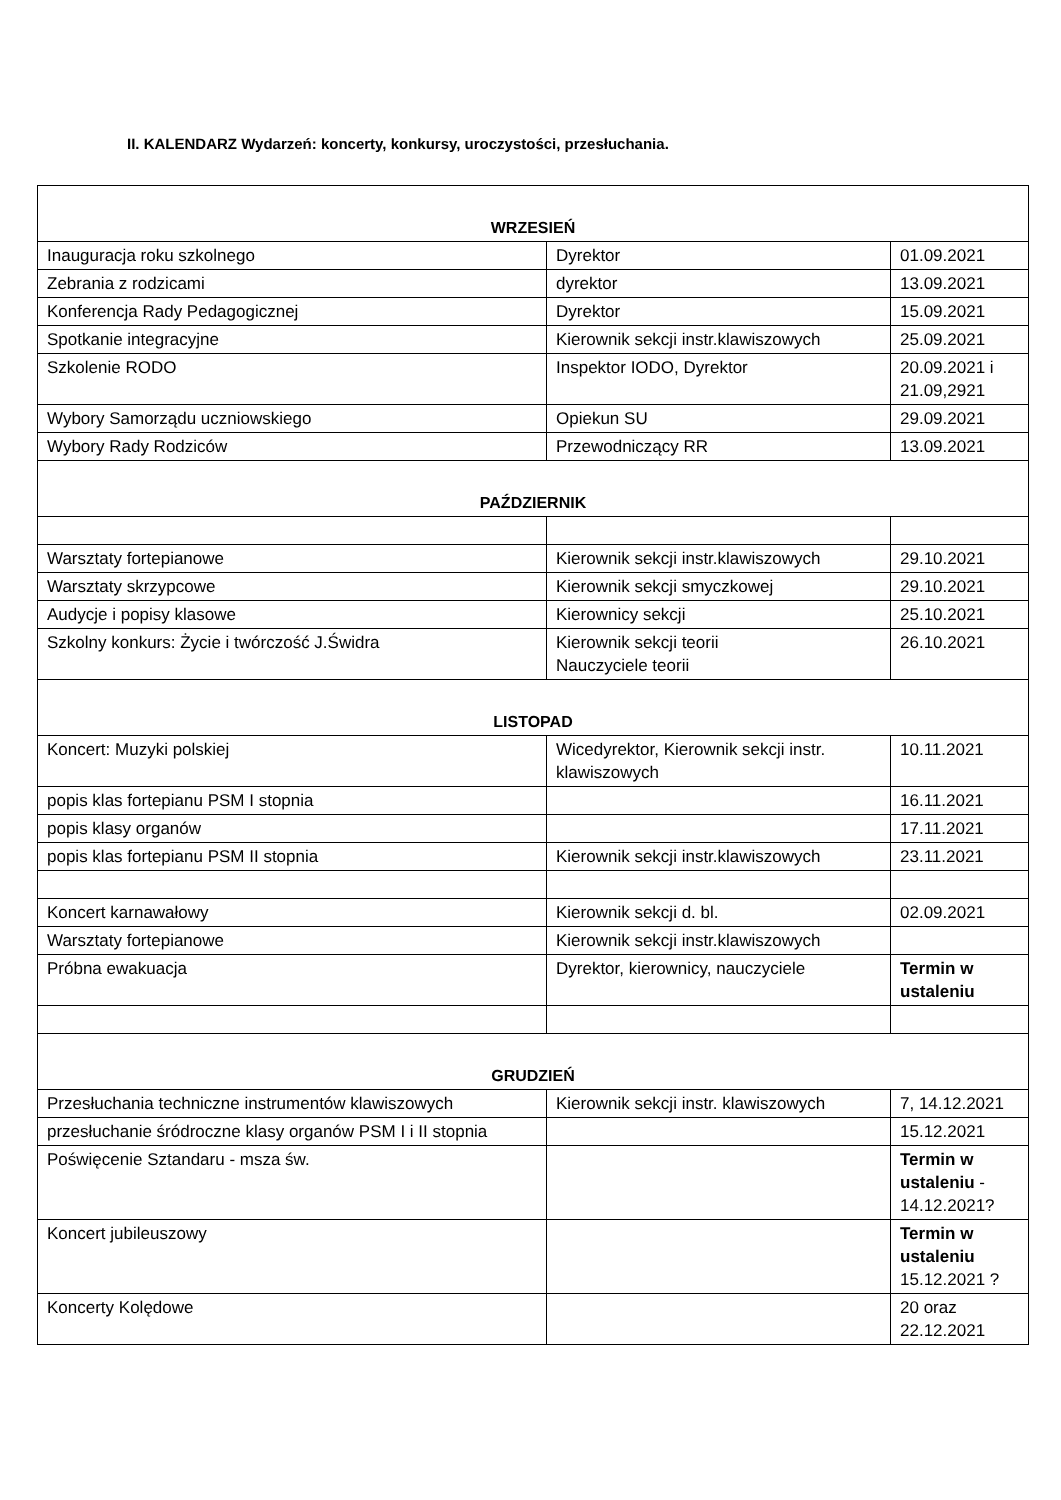II. KALENDARZ Wydarzeń: koncerty, konkursy, uroczystości, przesłuchania.
| WRZESIEŃ | | |
| Inauguracja roku szkolnego | Dyrektor | 01.09.2021 |
| Zebrania z rodzicami | dyrektor | 13.09.2021 |
| Konferencja Rady Pedagogicznej | Dyrektor | 15.09.2021 |
| Spotkanie integracyjne | Kierownik sekcji instr.klawiszowych | 25.09.2021 |
| Szkolenie RODO | Inspektor IODO, Dyrektor | 20.09.2021 i 21.09,2921 |
| Wybory Samorządu uczniowskiego | Opiekun SU | 29.09.2021 |
| Wybory Rady Rodziców | Przewodniczący RR | 13.09.2021 |
| PAŹDZIERNIK | | |
| Warsztaty fortepianowe | Kierownik sekcji instr.klawiszowych | 29.10.2021 |
| Warsztaty skrzypcowe | Kierownik sekcji smyczkowej | 29.10.2021 |
| Audycje i popisy klasowe | Kierownicy sekcji | 25.10.2021 |
| Szkolny konkurs: Życie i twórczość J.Świdra | Kierownik sekcji teorii Nauczyciele teorii | 26.10.2021 |
| LISTOPAD | | |
| Koncert: Muzyki polskiej | Wicedyrektor, Kierownik sekcji instr. klawiszowych | 10.11.2021 |
| popis klas fortepianu PSM I stopnia | | 16.11.2021 |
| popis klasy organów | | 17.11.2021 |
| popis klas fortepianu PSM II stopnia | Kierownik sekcji instr.klawiszowych | 23.11.2021 |
| Koncert karnawałowy | Kierownik sekcji d. bl. | 02.09.2021 |
| Warsztaty fortepianowe | Kierownik sekcji instr.klawiszowych | |
| Próbna ewakuacja | Dyrektor, kierownicy, nauczyciele | Termin w ustaleniu |
| GRUDZIEŃ | | |
| Przesłuchania techniczne instrumentów klawiszowych | Kierownik sekcji instr. klawiszowych | 7, 14.12.2021 |
| przesłuchanie śródroczne klasy organów PSM I i II stopnia | | 15.12.2021 |
| Poświęcenie Sztandaru - msza św. | | Termin w ustaleniu - 14.12.2021? |
| Koncert jubileuszowy | | Termin w ustaleniu 15.12.2021 ? |
| Koncerty Kolędowe | | 20 oraz 22.12.2021 |